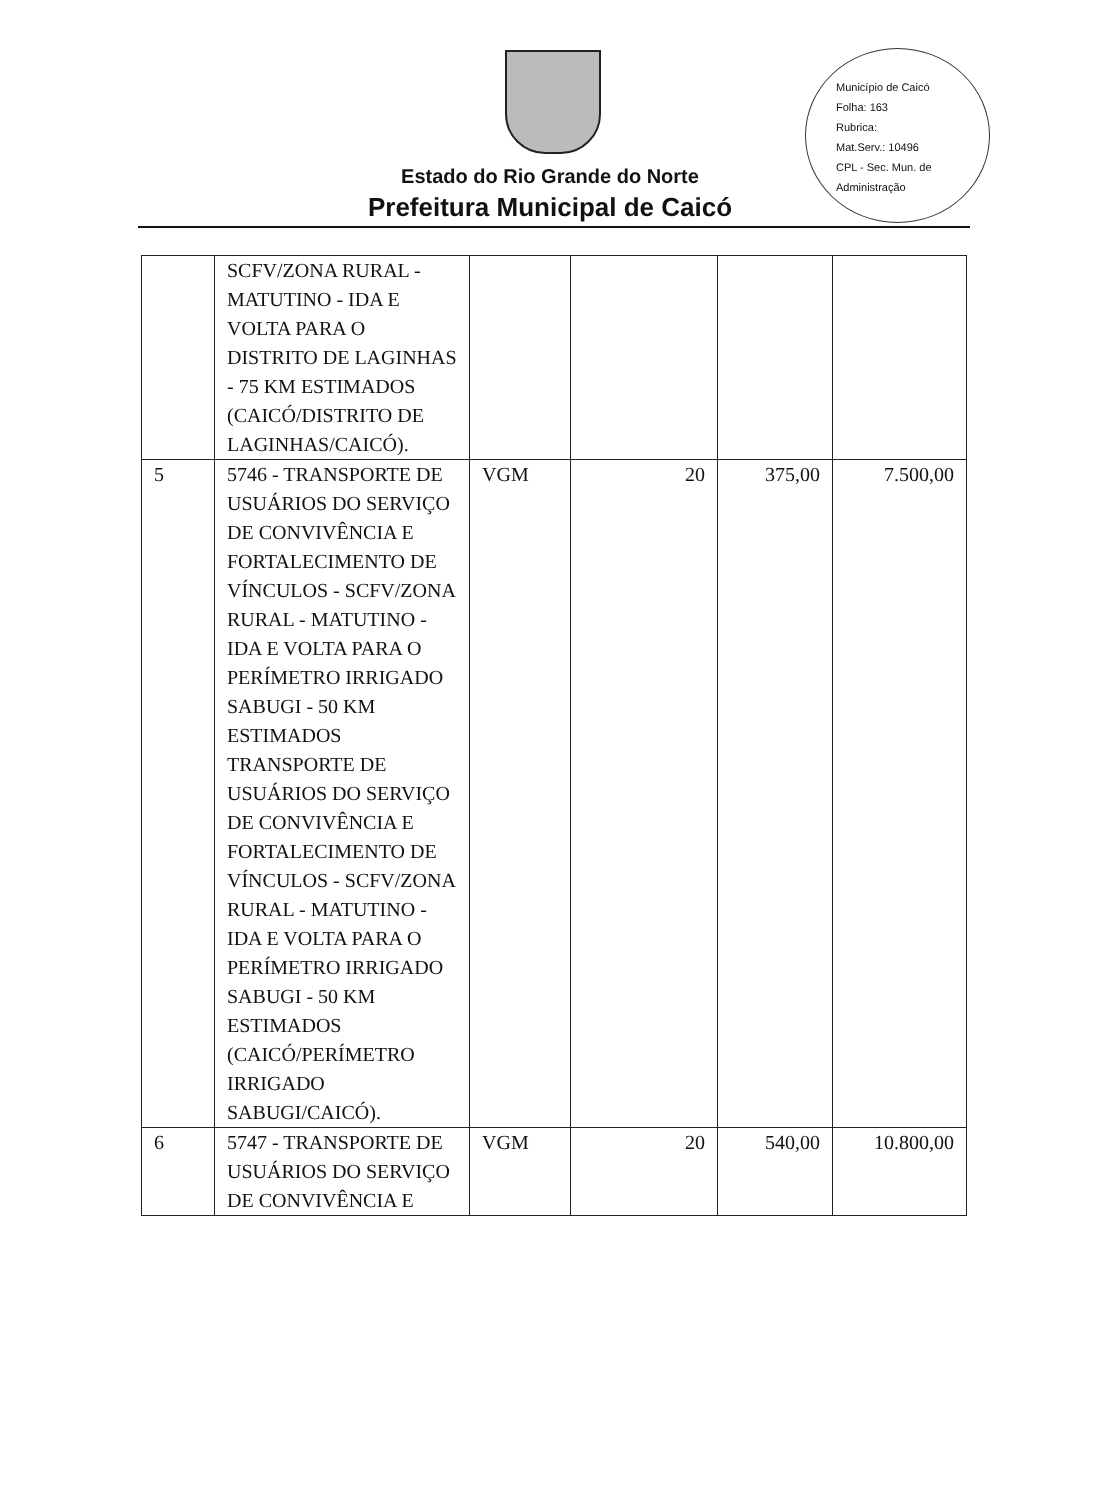Município de Caicó
Folha: 163
Rubrica:
Mat.Serv.: 10496
CPL - Sec. Mun. de Administração
Estado do Rio Grande do Norte
Prefeitura Municipal de Caicó
| | SCFV/ZONA RURAL - MATUTINO - IDA E VOLTA PARA O DISTRITO DE LAGINHAS - 75 KM ESTIMADOS (CAICÓ/DISTRITO DE LAGINHAS/CAICÓ). | | | | |
| 5 | 5746 - TRANSPORTE DE USUÁRIOS DO SERVIÇO DE CONVIVÊNCIA E FORTALECIMENTO DE VÍNCULOS - SCFV/ZONA RURAL - MATUTINO - IDA E VOLTA PARA O PERÍMETRO IRRIGADO SABUGI - 50 KM ESTIMADOS TRANSPORTE DE USUÁRIOS DO SERVIÇO DE CONVIVÊNCIA E FORTALECIMENTO DE VÍNCULOS - SCFV/ZONA RURAL - MATUTINO - IDA E VOLTA PARA O PERÍMETRO IRRIGADO SABUGI - 50 KM ESTIMADOS (CAICÓ/PERÍMETRO IRRIGADO SABUGI/CAICÓ). | VGM | 20 | 375,00 | 7.500,00 |
| 6 | 5747 - TRANSPORTE DE USUÁRIOS DO SERVIÇO DE CONVIVÊNCIA E | VGM | 20 | 540,00 | 10.800,00 |